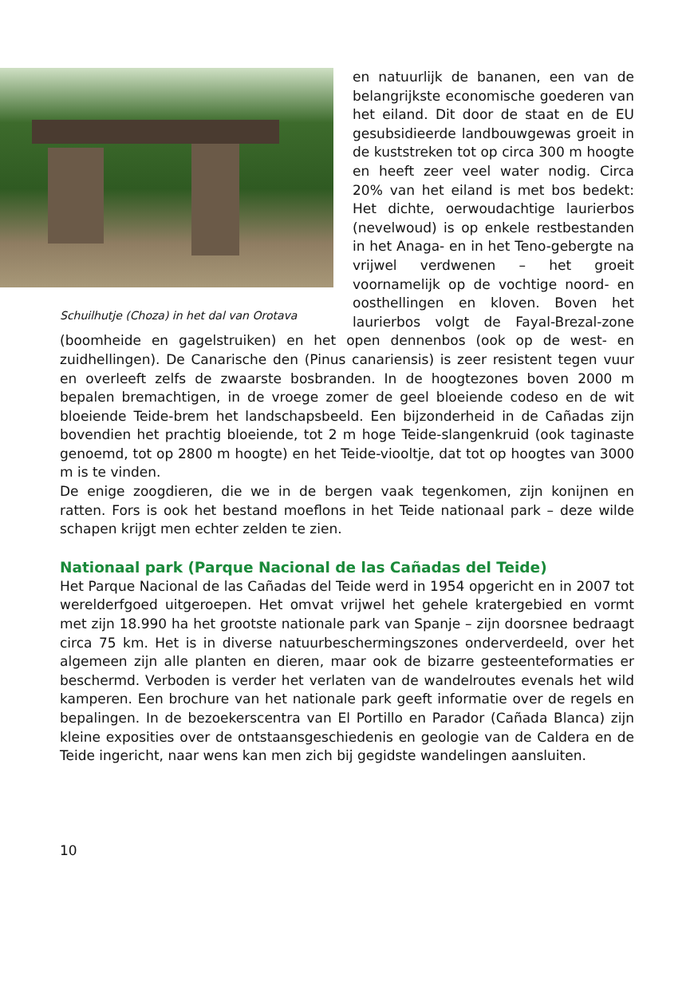Schuilhutje (Choza) in het dal van Orotava
en natuurlijk de bananen, een van de belangrijkste economische goederen van het eiland. Dit door de staat en de EU gesubsidieerde landbouwgewas groeit in de kuststreken tot op circa 300 m hoogte en heeft zeer veel water nodig. Circa 20% van het eiland is met bos bedekt: Het dichte, oerwoudachtige laurierbos (nevelwoud) is op enkele restbestanden in het Anaga- en in het Teno-gebergte na vrijwel verdwenen – het groeit voornamelijk op de vochtige noord- en oosthellingen en kloven. Boven het laurierbos volgt de Fayal-Brezal-zone (boomheide en gagelstruiken) en het open dennenbos (ook op de west- en zuidhellingen). De Canarische den (Pinus canariensis) is zeer resistent tegen vuur en overleeft zelfs de zwaarste bosbranden. In de hoogtezones boven 2000 m bepalen bremachtigen, in de vroege zomer de geel bloeiende codeso en de wit bloeiende Teide-brem het landschapsbeeld. Een bijzonderheid in de Cañadas zijn bovendien het prachtig bloeiende, tot 2 m hoge Teide-slangenkruid (ook taginaste genoemd, tot op 2800 m hoogte) en het Teide-viooltje, dat tot op hoogtes van 3000 m is te vinden.
De enige zoogdieren, die we in de bergen vaak tegenkomen, zijn konijnen en ratten. Fors is ook het bestand moeflons in het Teide nationaal park – deze wilde schapen krijgt men echter zelden te zien.
Nationaal park (Parque Nacional de las Cañadas del Teide)
Het Parque Nacional de las Cañadas del Teide werd in 1954 opgericht en in 2007 tot werelderfgoed uitgeroepen. Het omvat vrijwel het gehele kratergebied en vormt met zijn 18.990 ha het grootste nationale park van Spanje – zijn doorsnee bedraagt circa 75 km. Het is in diverse natuurbeschermingszones onderverdeeld, over het algemeen zijn alle planten en dieren, maar ook de bizarre gesteenteformaties er beschermd. Verboden is verder het verlaten van de wandelroutes evenals het wild kamperen. Een brochure van het nationale park geeft informatie over de regels en bepalingen. In de bezoekerscentra van El Portillo en Parador (Cañada Blanca) zijn kleine exposities over de ontstaansgeschiedenis en geologie van de Caldera en de Teide ingericht, naar wens kan men zich bij gegidste wandelingen aansluiten.
10